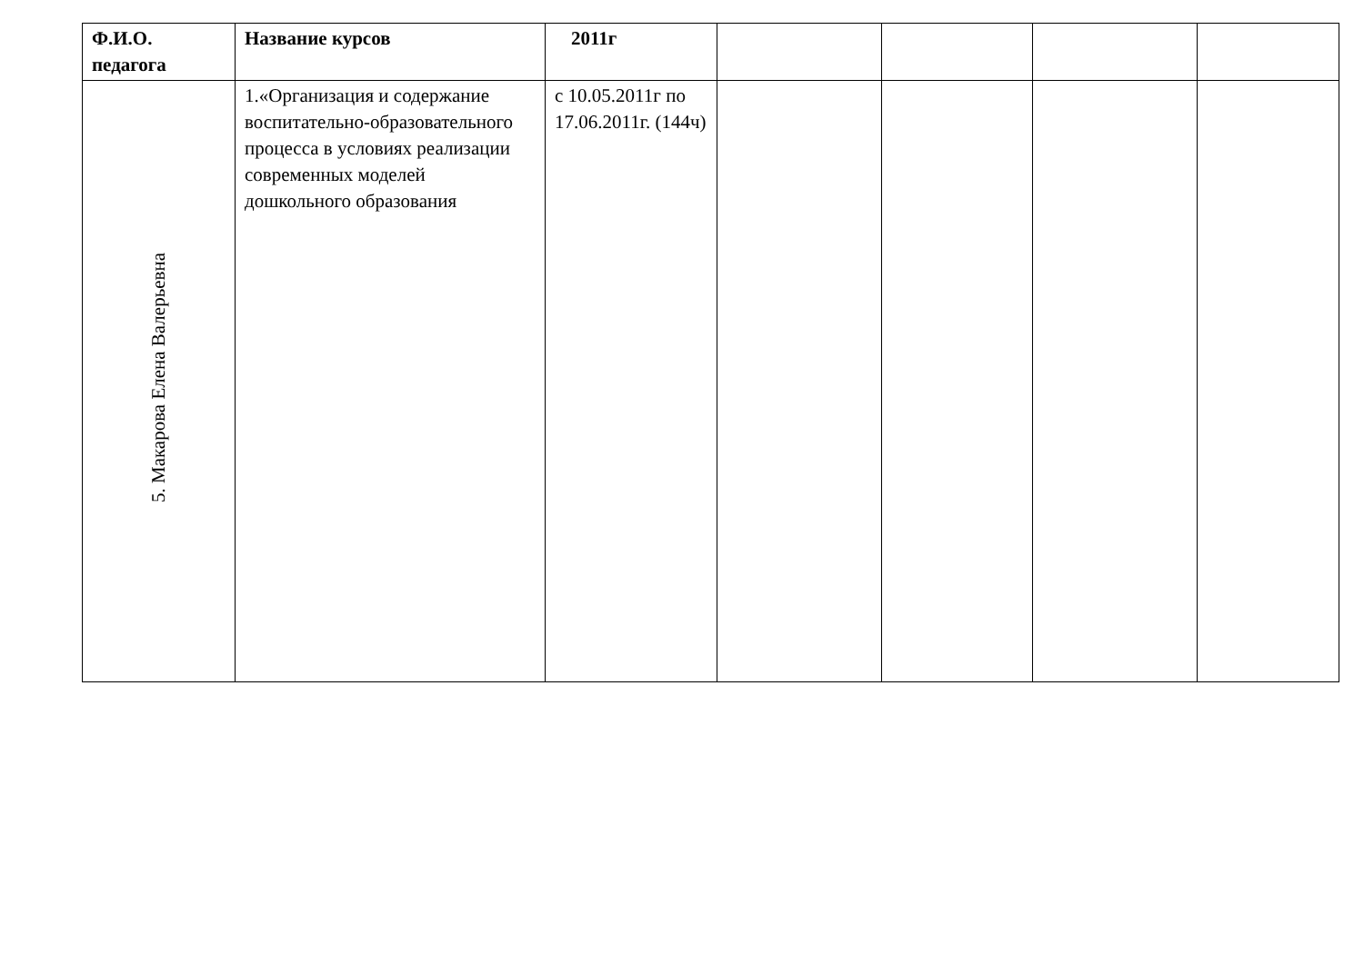| Ф.И.О. педагога | Название курсов | 2011г | | | | |
| --- | --- | --- | --- | --- | --- | --- |
| 5. Макарова Елена Валерьевна | 1.«Организация и содержание воспитательно-образовательного процесса в условиях реализации современных моделей дошкольного образования | с 10.05.2011г по 17.06.2011г. (144ч) | | | | |